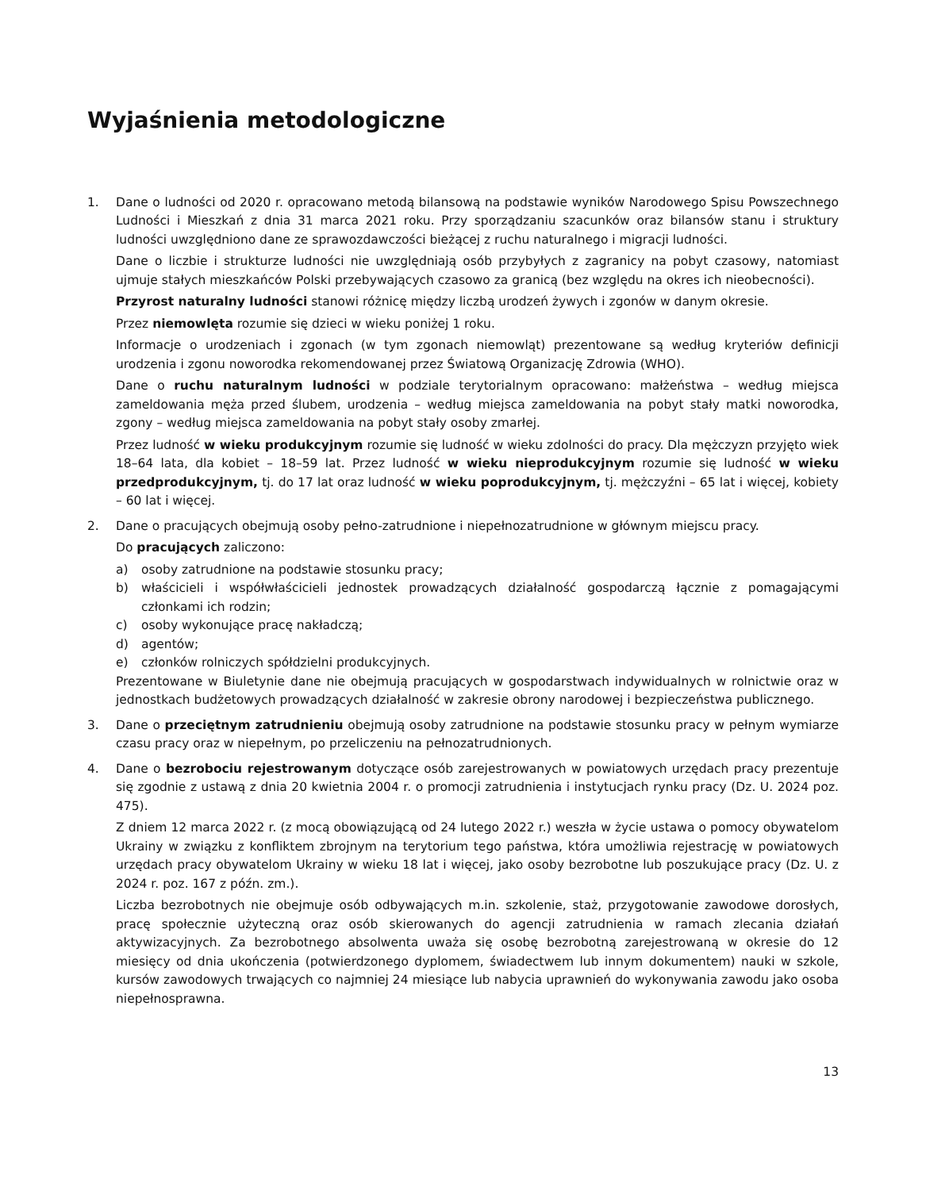Wyjaśnienia metodologiczne
1. Dane o ludności od 2020 r. opracowano metodą bilansową na podstawie wyników Narodowego Spisu Powszechnego Ludności i Mieszkań z dnia 31 marca 2021 roku. Przy sporządzaniu szacunków oraz bilansów stanu i struktury ludności uwzględniono dane ze sprawozdawczości bieżącej z ruchu naturalnego i migracji ludności.
Dane o liczbie i strukturze ludności nie uwzględniają osób przybyłych z zagranicy na pobyt czasowy, natomiast ujmuje stałych mieszkańców Polski przebywających czasowo za granicą (bez względu na okres ich nieobecności).
Przyrost naturalny ludności stanowi różnicę między liczbą urodzeń żywych i zgonów w danym okresie.
Przez niemowlęta rozumie się dzieci w wieku poniżej 1 roku.
Informacje o urodzeniach i zgonach (w tym zgonach niemowląt) prezentowane są według kryteriów definicji urodzenia i zgonu noworodka rekomendowanej przez Światową Organizację Zdrowia (WHO).
Dane o ruchu naturalnym ludności w podziale terytorialnym opracowano: małżeństwa – według miejsca zameldowania męża przed ślubem, urodzenia – według miejsca zameldowania na pobyt stały matki noworodka, zgony – według miejsca zameldowania na pobyt stały osoby zmarłej.
Przez ludność w wieku produkcyjnym rozumie się ludność w wieku zdolności do pracy. Dla mężczyzn przyjęto wiek 18–64 lata, dla kobiet – 18–59 lat. Przez ludność w wieku nieprodukcyjnym rozumie się ludność w wieku przedprodukcyjnym, tj. do 17 lat oraz ludność w wieku poprodukcyjnym, tj. mężczyźni – 65 lat i więcej, kobiety – 60 lat i więcej.
2. Dane o pracujących obejmują osoby pełno-zatrudnione i niepełnozatrudnione w głównym miejscu pracy.
Do pracujących zaliczono:
a) osoby zatrudnione na podstawie stosunku pracy;
b) właścicieli i współwłaścicieli jednostek prowadzących działalność gospodarczą łącznie z pomagającymi członkami ich rodzin;
c) osoby wykonujące pracę nakładczą;
d) agentów;
e) członków rolniczych spółdzielni produkcyjnych.
Prezentowane w Biuletynie dane nie obejmują pracujących w gospodarstwach indywidualnych w rolnictwie oraz w jednostkach budżetowych prowadzących działalność w zakresie obrony narodowej i bezpieczeństwa publicznego.
3. Dane o przeciętnym zatrudnieniu obejmują osoby zatrudnione na podstawie stosunku pracy w pełnym wymiarze czasu pracy oraz w niepełnym, po przeliczeniu na pełnozatrudnionych.
4. Dane o bezrobociu rejestrowanym dotyczące osób zarejestrowanych w powiatowych urzędach pracy prezentuje się zgodnie z ustawą z dnia 20 kwietnia 2004 r. o promocji zatrudnienia i instytucjach rynku pracy (Dz. U. 2024 poz. 475).
Z dniem 12 marca 2022 r. (z mocą obowiązującą od 24 lutego 2022 r.) weszła w życie ustawa o pomocy obywatelom Ukrainy w związku z konfliktem zbrojnym na terytorium tego państwa, która umożliwia rejestrację w powiatowych urzędach pracy obywatelom Ukrainy w wieku 18 lat i więcej, jako osoby bezrobotne lub poszukujące pracy (Dz. U. z 2024 r. poz. 167 z późn. zm.).
Liczba bezrobotnych nie obejmuje osób odbywających m.in. szkolenie, staż, przygotowanie zawodowe dorosłych, pracę społecznie użyteczną oraz osób skierowanych do agencji zatrudnienia w ramach zlecania działań aktywizacyjnych. Za bezrobotnego absolwenta uważa się osobę bezrobotną zarejestrowaną w okresie do 12 miesięcy od dnia ukończenia (potwierdzonego dyplomem, świadectwem lub innym dokumentem) nauki w szkole, kursów zawodowych trwających co najmniej 24 miesiące lub nabycia uprawnień do wykonywania zawodu jako osoba niepełnosprawna.
13